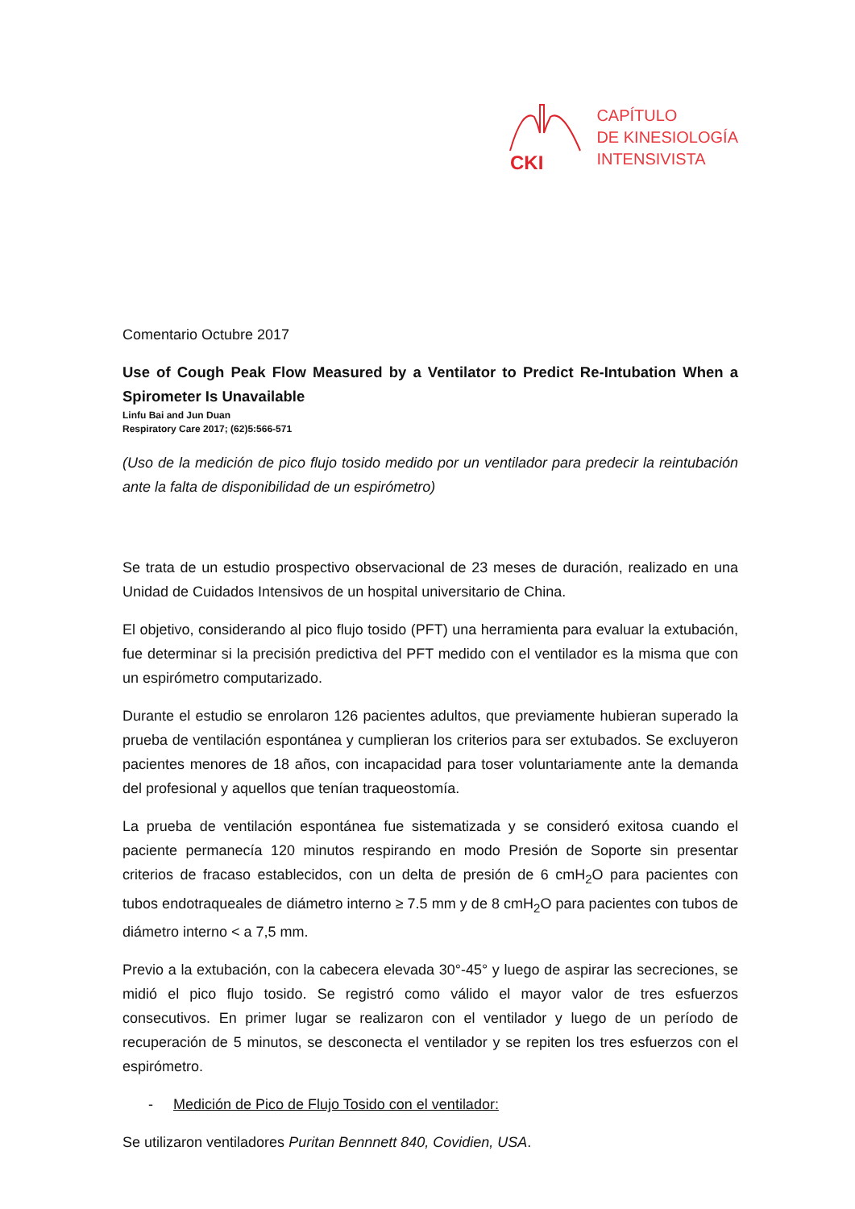CKI
CAPÍTULO
DE KINESIOLOGÍA
INTENSIVISTA
Comentario Octubre 2017
Use of Cough Peak Flow Measured by a Ventilator to Predict Re-Intubation When a Spirometer Is Unavailable
Linfu Bai and Jun Duan
Respiratory Care 2017; (62)5:566-571
(Uso de la medición de pico flujo tosido medido por un ventilador para predecir la reintubación ante la falta de disponibilidad de un espirómetro)
Se trata de un estudio prospectivo observacional de 23 meses de duración, realizado en una Unidad de Cuidados Intensivos de un hospital universitario de China.
El objetivo, considerando al pico flujo tosido (PFT) una herramienta para evaluar la extubación, fue determinar si la precisión predictiva del PFT medido con el ventilador es la misma que con un espirómetro computarizado.
Durante el estudio se enrolaron 126 pacientes adultos, que previamente hubieran superado la prueba de ventilación espontánea y cumplieran los criterios para ser extubados. Se excluyeron pacientes menores de 18 años, con incapacidad para toser voluntariamente ante la demanda del profesional y aquellos que tenían traqueostomía.
La prueba de ventilación espontánea fue sistematizada y se consideró exitosa cuando el paciente permanecía 120 minutos respirando en modo Presión de Soporte sin presentar criterios de fracaso establecidos, con un delta de presión de 6 cmH<sub>2</sub>O para pacientes con tubos endotraqueales de diámetro interno ≥ 7.5 mm y de 8 cmH<sub>2</sub>O para pacientes con tubos de diámetro interno < a 7,5 mm.
Previo a la extubación, con la cabecera elevada 30°-45° y luego de aspirar las secreciones, se midió el pico flujo tosido. Se registró como válido el mayor valor de tres esfuerzos consecutivos. En primer lugar se realizaron con el ventilador y luego de un período de recuperación de 5 minutos, se desconecta el ventilador y se repiten los tres esfuerzos con el espirómetro.
- Medición de Pico de Flujo Tosido con el ventilador:
Se utilizaron ventiladores Puritan Bennnett 840, Covidien, USA.